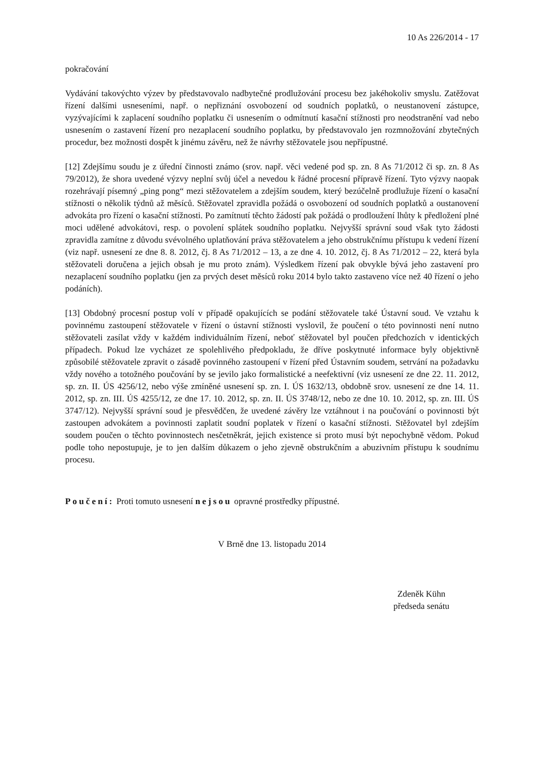10 As 226/2014 - 17
pokračování
Vydávání takovýchto výzev by představovalo nadbytečné prodlužování procesu bez jakéhokoliv smyslu. Zatěžovat řízení dalšími usneseními, např. o nepřiznání osvobození od soudních poplatků, o neustanovení zástupce, vyzývajícími k zaplacení soudního poplatku či usnesením o odmítnutí kasační stížnosti pro neodstranění vad nebo usnesením o zastavení řízení pro nezaplacení soudního poplatku, by představovalo jen rozmnožování zbytečných procedur, bez možnosti dospět k jinému závěru, než že návrhy stěžovatele jsou nepřípustné.
[12] Zdejšímu soudu je z úřední činnosti známo (srov. např. věci vedené pod sp. zn. 8 As 71/2012 či sp. zn. 8 As 79/2012), že shora uvedené výzvy neplní svůj účel a nevedou k řádné procesní přípravě řízení. Tyto výzvy naopak rozehrávají písemný „ping pong“ mezi stěžovatelem a zdejším soudem, který bezúčelně prodlužuje řízení o kasační stížnosti o několik týdnů až měsíců. Stěžovatel zpravidla požádá o osvobození od soudních poplatků a oustanovení advokáta pro řízení o kasační stížnosti. Po zamítnutí těchto žádostí pak požádá o prodloužení lhůty k předložení plné moci udělené advokátovi, resp. o povolení splátek soudního poplatku. Nejvyšší správní soud však tyto žádosti zpravidla zamítne z důvodu svévolného uplatňování práva stěžovatelem a jeho obstrukčnímu přístupu k vedení řízení (viz např. usnesení ze dne 8. 8. 2012, čj. 8 As 71/2012 – 13, a ze dne 4. 10. 2012, čj. 8 As 71/2012 – 22, která byla stěžovateli doručena a jejich obsah je mu proto znám). Výsledkem řízení pak obvykle bývá jeho zastavení pro nezaplacení soudního poplatku (jen za prvých deset měsíců roku 2014 bylo takto zastaveno více než 40 řízení o jeho podáních).
[13] Obdobný procesní postup volí v případě opakujících se podání stěžovatele také Ústavní soud. Ve vztahu k povinnému zastoupení stěžovatele v řízení o ústavní stížnosti vyslovil, že poučení o této povinnosti není nutno stěžovateli zasílat vždy v každém individuálním řízení, neboť stěžovatel byl poučen předchozích v identických případech. Pokud lze vycházet ze spolehlivého předpokladu, že dříve poskytnuté informace byly objektivně způsobilé stěžovatele zpravit o zásadě povinného zastoupení v řízení před Ústavním soudem, setrvání na požadavku vždy nového a totožného poučování by se jevilo jako formalistické a neefektivní (viz usnesení ze dne 22. 11. 2012, sp. zn. II. ÚS 4256/12, nebo výše zmíněné usnesení sp. zn. I. ÚS 1632/13, obdobně srov. usnesení ze dne 14. 11. 2012, sp. zn. III. ÚS 4255/12, ze dne 17. 10. 2012, sp. zn. II. ÚS 3748/12, nebo ze dne 10. 10. 2012, sp. zn. III. ÚS 3747/12). Nejvyšší správní soud je přesvědčen, že uvedené závěry lze vztáhnout i na poučování o povinnosti být zastoupen advokátem a povinnosti zaplatit soudní poplatek v řízení o kasační stížnosti. Stěžovatel byl zdejším soudem poučen o těchto povinnostech nesčetněkrát, jejich existence si proto musí být nepochybně vědom. Pokud podle toho nepostupuje, je to jen dalším důkazem o jeho zjevně obstrukčním a abuzivním přístupu k soudnímu procesu.
Poučení: Proti tomuto usnesení nejsou opravné prostředky přípustné.
V Brně dne 13. listopadu 2014
Zdeněk Kühn
předseda senátu